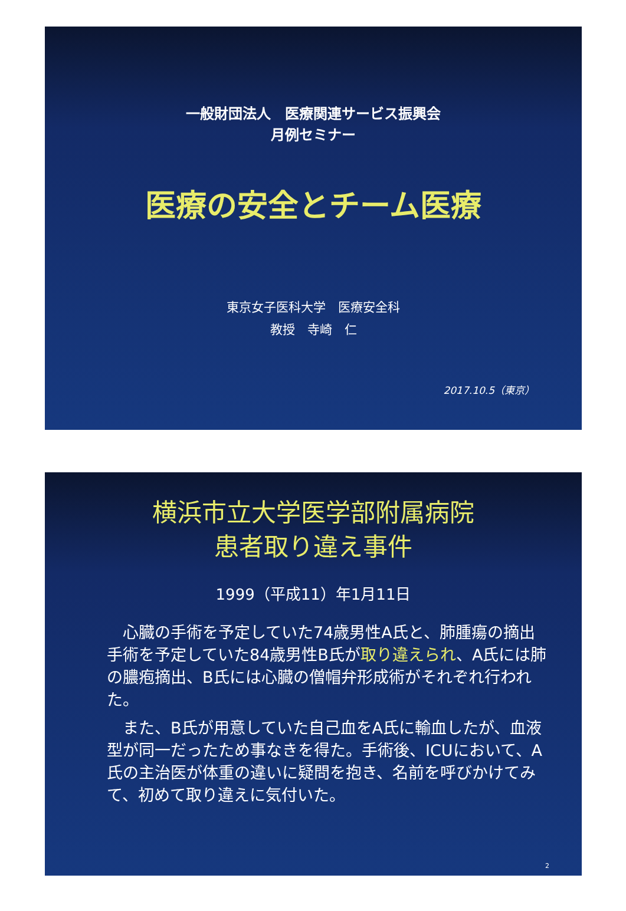一般財団法人　医療関連サービス振興会
月例セミナー
医療の安全とチーム医療
東京女子医科大学　医療安全科
教授　寺崎　仁
2017.10.5（東京）
横浜市立大学医学部附属病院
患者取り違え事件
1999（平成11）年1月11日
心臓の手術を予定していた74歳男性A氏と、肺腫瘍の摘出手術を予定していた84歳男性B氏が取り違えられ、A氏には肺の膿疱摘出、B氏には心臓の僧帽弁形成術がそれぞれ行われた。
また、B氏が用意していた自己血をA氏に輸血したが、血液型が同一だったため事なきを得た。手術後、ICUにおいて、A氏の主治医が体重の違いに疑問を抱き、名前を呼びかけてみて、初めて取り違えに気付いた。
2